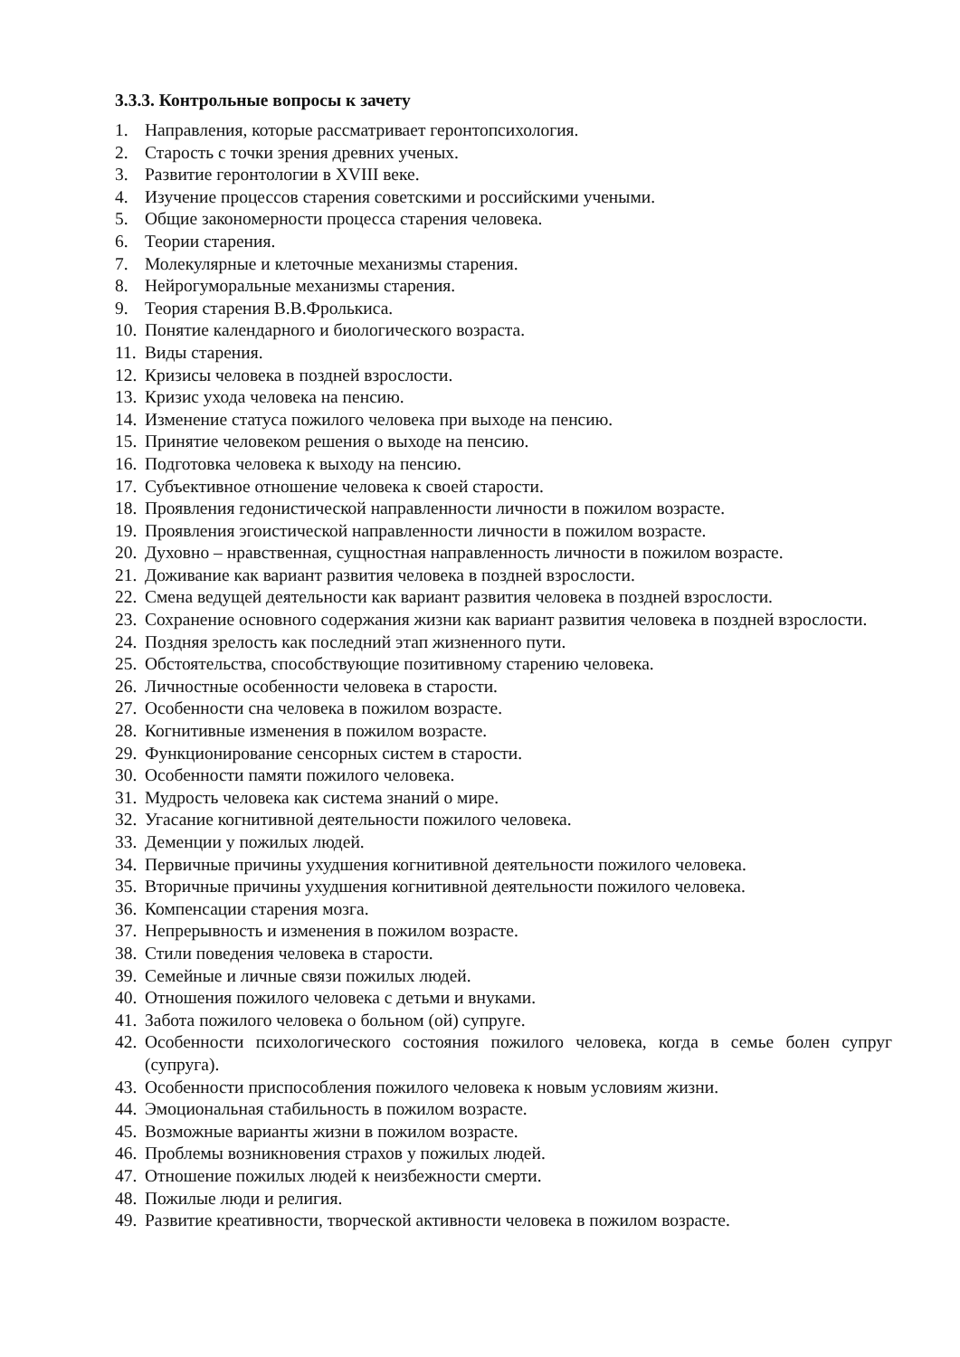3.3.3. Контрольные вопросы к зачету
1. Направления, которые рассматривает геронтопсихология.
2. Старость с точки зрения древних ученых.
3. Развитие геронтологии в XVIII веке.
4. Изучение процессов старения советскими и российскими учеными.
5. Общие закономерности процесса старения человека.
6. Теории старения.
7. Молекулярные и клеточные механизмы старения.
8. Нейрогуморальные механизмы старения.
9. Теория старения В.В.Фролькиса.
10. Понятие календарного и биологического возраста.
11. Виды старения.
12. Кризисы человека в поздней взрослости.
13. Кризис ухода человека на пенсию.
14. Изменение статуса пожилого человека при выходе на пенсию.
15. Принятие человеком решения о выходе на пенсию.
16. Подготовка человека к выходу на пенсию.
17. Субъективное отношение человека к своей старости.
18. Проявления гедонистической направленности личности в пожилом возрасте.
19. Проявления эгоистической направленности личности в пожилом возрасте.
20. Духовно – нравственная, сущностная направленность личности в пожилом возрасте.
21. Доживание как вариант развития человека в поздней взрослости.
22. Смена ведущей деятельности как вариант развития человека в поздней взрослости.
23. Сохранение основного содержания жизни как вариант развития человека в поздней взрослости.
24. Поздняя зрелость как последний этап жизненного пути.
25. Обстоятельства, способствующие позитивному старению человека.
26. Личностные особенности человека в старости.
27. Особенности сна человека в пожилом возрасте.
28. Когнитивные изменения в пожилом возрасте.
29. Функционирование сенсорных систем в старости.
30. Особенности памяти пожилого человека.
31. Мудрость человека как система знаний о мире.
32. Угасание когнитивной деятельности пожилого человека.
33. Деменции у пожилых людей.
34. Первичные причины ухудшения когнитивной деятельности пожилого человека.
35. Вторичные причины ухудшения когнитивной деятельности пожилого человека.
36. Компенсации старения мозга.
37. Непрерывность и изменения в пожилом возрасте.
38. Стили поведения человека в старости.
39. Семейные и личные связи пожилых людей.
40. Отношения пожилого человека с детьми и внуками.
41. Забота пожилого человека о больном (ой) супруге.
42. Особенности психологического состояния пожилого человека, когда в семье болен супруг (супруга).
43. Особенности приспособления пожилого человека к новым условиям жизни.
44. Эмоциональная стабильность в пожилом возрасте.
45. Возможные варианты жизни в пожилом возрасте.
46. Проблемы возникновения страхов у пожилых людей.
47. Отношение пожилых людей к неизбежности смерти.
48. Пожилые люди и религия.
49. Развитие креативности, творческой активности человека в пожилом возрасте.